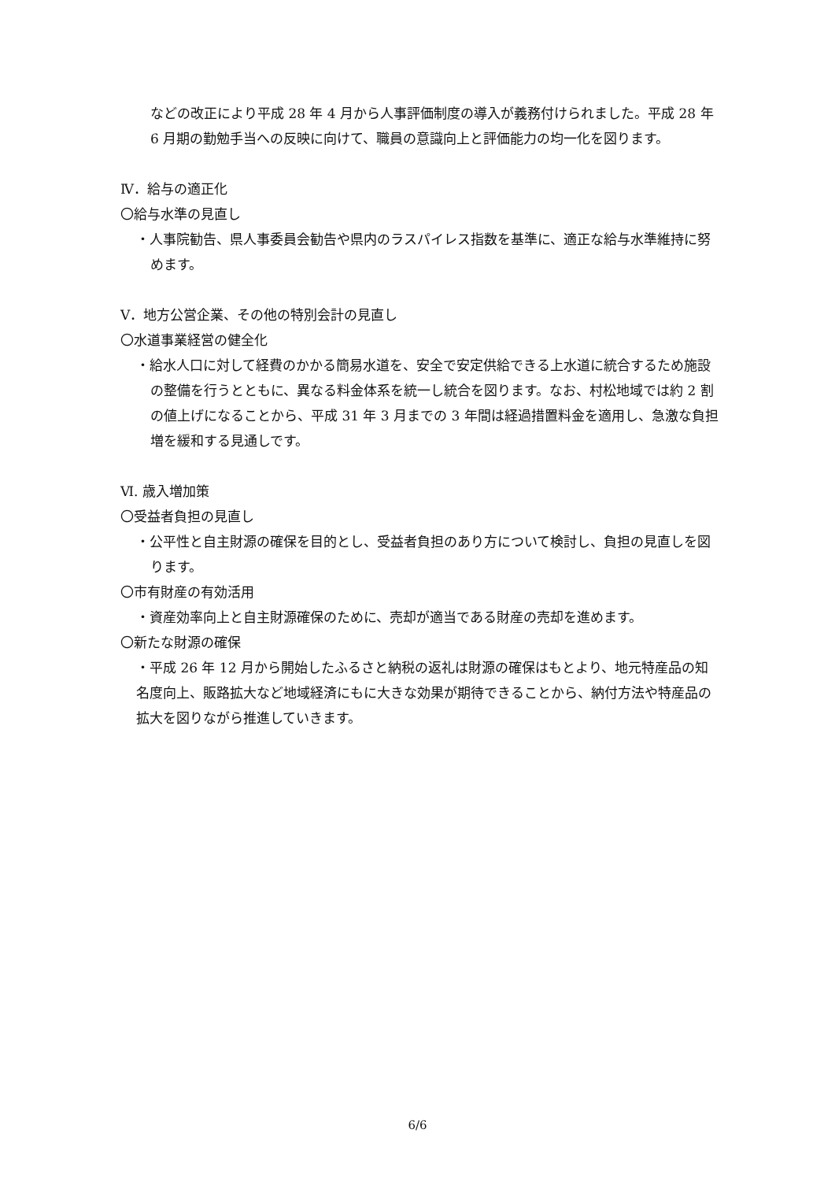などの改正により平成 28 年 4 月から人事評価制度の導入が義務付けられました。平成 28 年 6 月期の勤勉手当への反映に向けて、職員の意識向上と評価能力の均一化を図ります。
Ⅳ．給与の適正化
〇給与水準の見直し
・人事院勧告、県人事委員会勧告や県内のラスパイレス指数を基準に、適正な給与水準維持に努めます。
Ⅴ．地方公営企業、その他の特別会計の見直し
〇水道事業経営の健全化
・給水人口に対して経費のかかる簡易水道を、安全で安定供給できる上水道に統合するため施設の整備を行うとともに、異なる料金体系を統一し統合を図ります。なお、村松地域では約 2 割の値上げになることから、平成 31 年 3 月までの 3 年間は経過措置料金を適用し、急激な負担増を緩和する見通しです。
Ⅵ. 歳入増加策
〇受益者負担の見直し
・公平性と自主財源の確保を目的とし、受益者負担のあり方について検討し、負担の見直しを図ります。
〇市有財産の有効活用
・資産効率向上と自主財源確保のために、売却が適当である財産の売却を進めます。
〇新たな財源の確保
・平成 26 年 12 月から開始したふるさと納税の返礼は財源の確保はもとより、地元特産品の知名度向上、販路拡大など地域経済にもに大きな効果が期待できることから、納付方法や特産品の拡大を図りながら推進していきます。
6/6